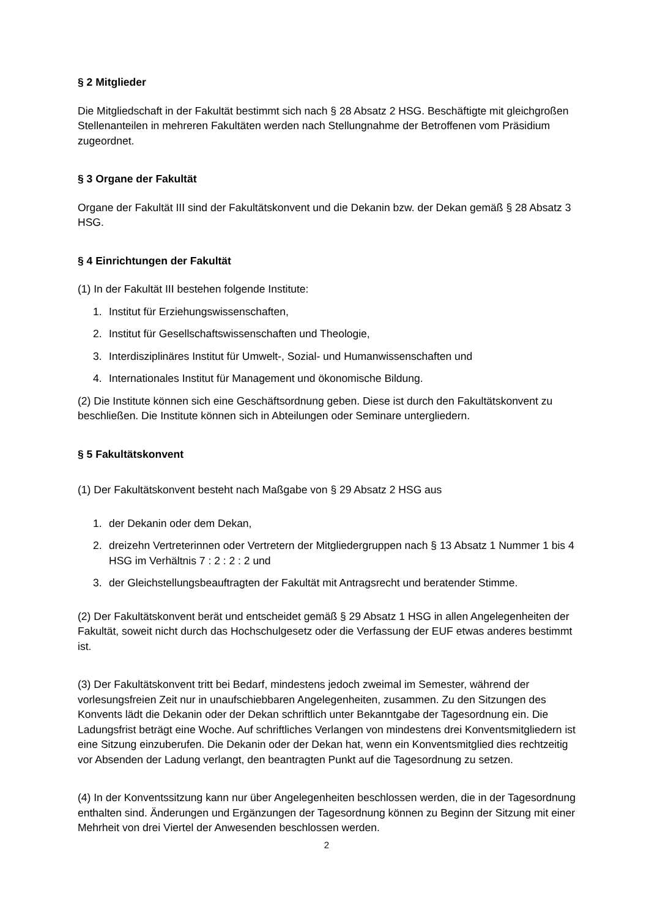§ 2 Mitglieder
Die Mitgliedschaft in der Fakultät bestimmt sich nach § 28 Absatz 2 HSG. Beschäftigte mit gleichgroßen Stellenanteilen in mehreren Fakultäten werden nach Stellungnahme der Betroffenen vom Präsidium zugeordnet.
§ 3 Organe der Fakultät
Organe der Fakultät III sind der Fakultätskonvent und die Dekanin bzw. der Dekan gemäß § 28 Absatz 3 HSG.
§ 4 Einrichtungen der Fakultät
(1) In der Fakultät III bestehen folgende Institute:
1. Institut für Erziehungswissenschaften,
2. Institut für Gesellschaftswissenschaften und Theologie,
3. Interdisziplinäres Institut für Umwelt-, Sozial- und Humanwissenschaften und
4. Internationales Institut für Management und ökonomische Bildung.
(2) Die Institute können sich eine Geschäftsordnung geben. Diese ist durch den Fakultätskonvent zu beschließen. Die Institute können sich in Abteilungen oder Seminare untergliedern.
§ 5 Fakultätskonvent
(1) Der Fakultätskonvent besteht nach Maßgabe von § 29 Absatz 2 HSG aus
1. der Dekanin oder dem Dekan,
2. dreizehn Vertreterinnen oder Vertretern der Mitgliedergruppen nach § 13 Absatz 1 Nummer 1 bis 4 HSG im Verhältnis 7 : 2 : 2 : 2 und
3. der Gleichstellungsbeauftragten der Fakultät mit Antragsrecht und beratender Stimme.
(2) Der Fakultätskonvent berät und entscheidet gemäß § 29 Absatz 1 HSG in allen Angelegenheiten der Fakultät, soweit nicht durch das Hochschulgesetz oder die Verfassung der EUF etwas anderes bestimmt ist.
(3) Der Fakultätskonvent tritt bei Bedarf, mindestens jedoch zweimal im Semester, während der vorlesungsfreien Zeit nur in unaufschiebbaren Angelegenheiten, zusammen. Zu den Sitzungen des Konvents lädt die Dekanin oder der Dekan schriftlich unter Bekanntgabe der Tagesordnung ein. Die Ladungsfrist beträgt eine Woche. Auf schriftliches Verlangen von mindestens drei Konventsmitgliedern ist eine Sitzung einzuberufen. Die Dekanin oder der Dekan hat, wenn ein Konventsmitglied dies rechtzeitig vor Absenden der Ladung verlangt, den beantragten Punkt auf die Tagesordnung zu setzen.
(4) In der Konventssitzung kann nur über Angelegenheiten beschlossen werden, die in der Tagesordnung enthalten sind. Änderungen und Ergänzungen der Tagesordnung können zu Beginn der Sitzung mit einer Mehrheit von drei Viertel der Anwesenden beschlossen werden.
2